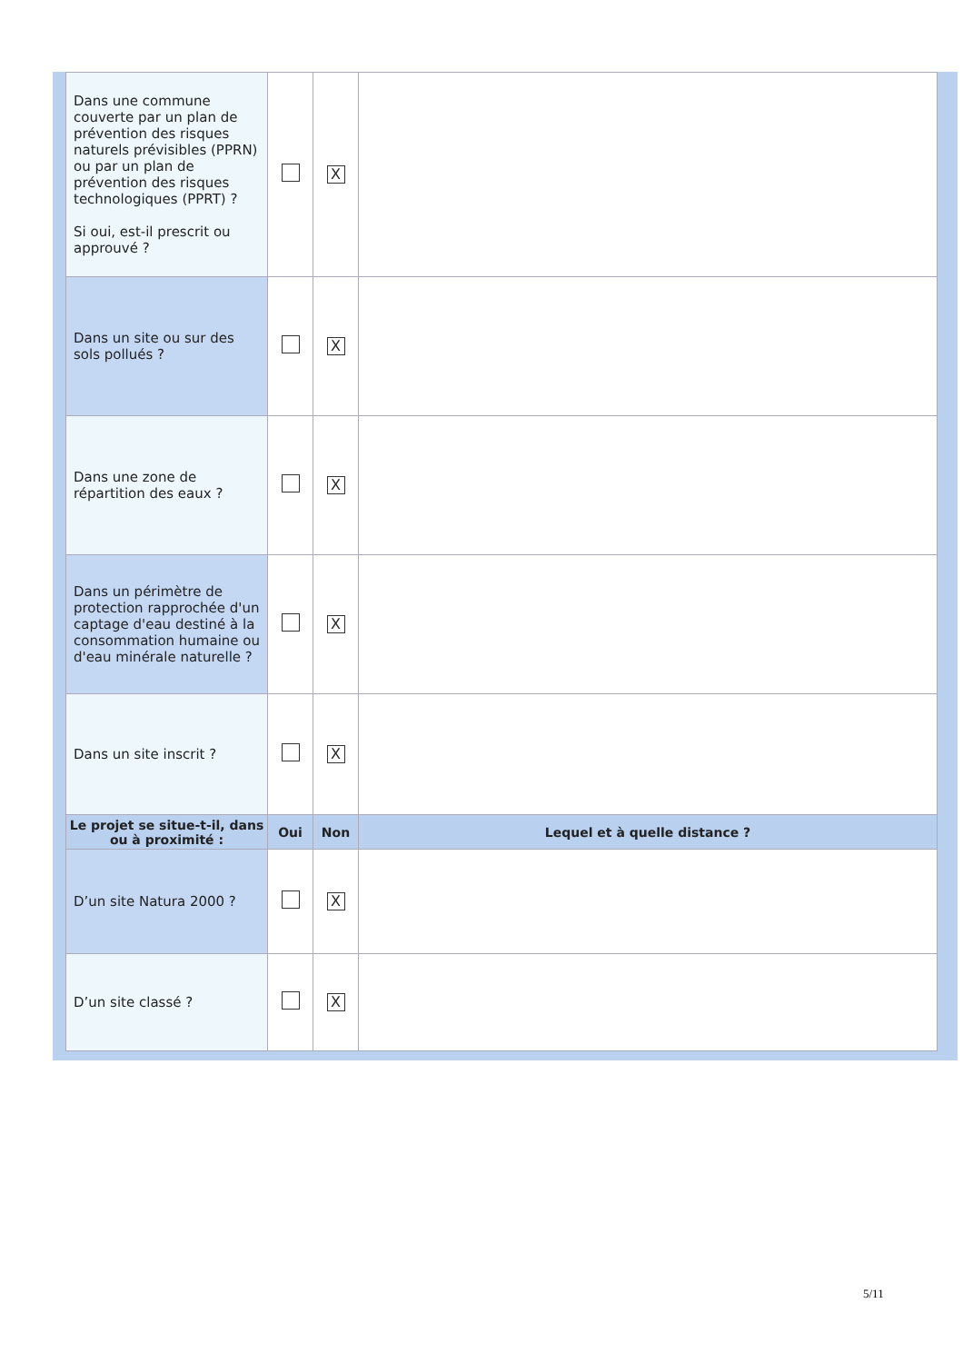| Dans une commune couverte par un plan de prévention des risques naturels prévisibles (PPRN) ou par un plan de prévention des risques technologiques (PPRT) ? Si oui, est-il prescrit ou approuvé ? | | X | |
| Dans un site ou sur des sols pollués ? | | X | |
| Dans une zone de répartition des eaux ? | | X | |
| Dans un périmètre de protection rapprochée d'un captage d'eau destiné à la consommation humaine ou d'eau minérale naturelle ? | | X | |
| Dans un site inscrit ? | | X | |
| Le projet se situe-t-il, dans ou à proximité : | Oui | Non | Lequel et à quelle distance ? |
| D’un site Natura 2000 ? | | X | |
| D’un site classé ? | | X | |
5/11